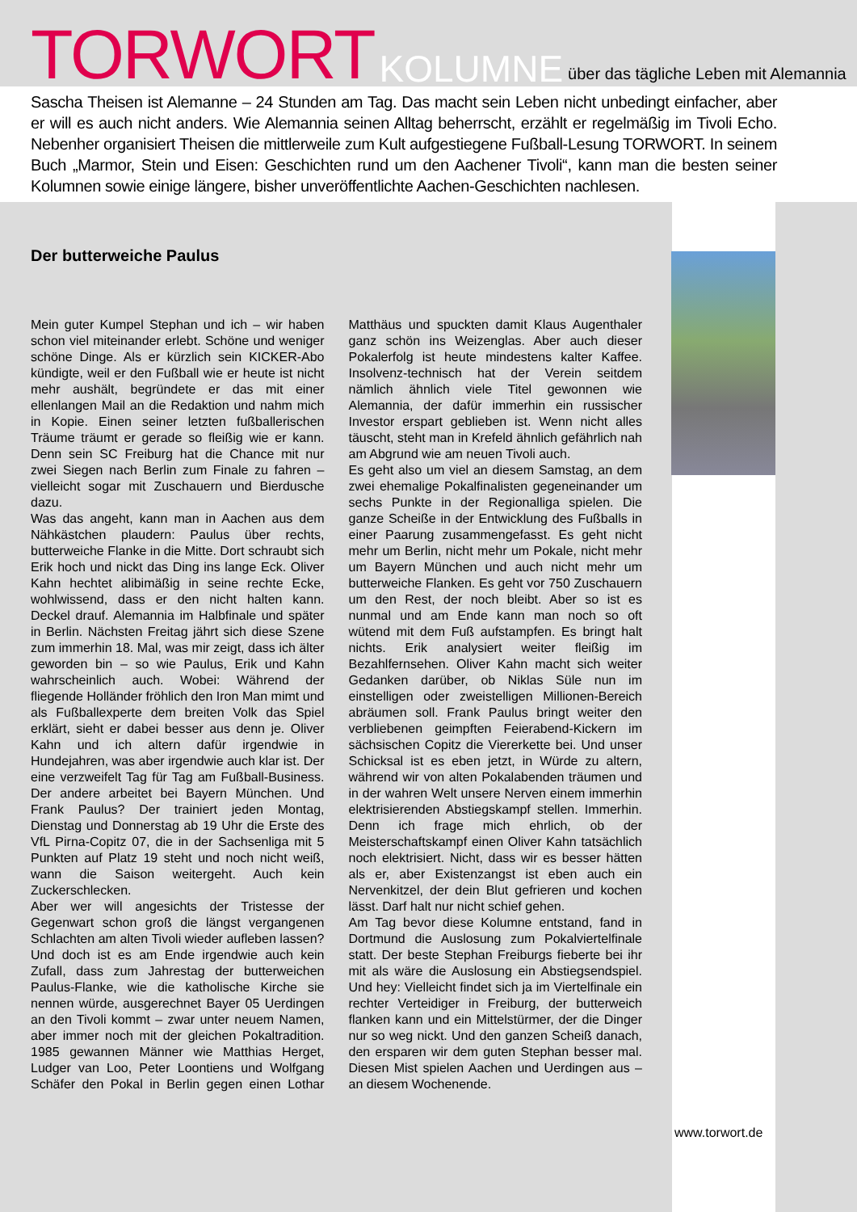TORWORT KOLUMNE über das tägliche Leben mit Alemannia
Sascha Theisen ist Alemanne – 24 Stunden am Tag. Das macht sein Leben nicht unbedingt einfacher, aber er will es auch nicht anders. Wie Alemannia seinen Alltag beherrscht, erzählt er regelmäßig im Tivoli Echo. Nebenher organisiert Theisen die mittlerweile zum Kult aufgestiegene Fußball-Lesung TORWORT. In seinem Buch „Marmor, Stein und Eisen: Geschichten rund um den Aachener Tivoli“, kann man die besten seiner Kolumnen sowie einige längere, bisher unveröffentlichte Aachen-Geschichten nachlesen.
Der butterweiche Paulus
Mein guter Kumpel Stephan und ich – wir haben schon viel miteinander erlebt. Schöne und weniger schöne Dinge. Als er kürzlich sein KICKER-Abo kündigte, weil er den Fußball wie er heute ist nicht mehr aushält, begründete er das mit einer ellenlangen Mail an die Redaktion und nahm mich in Kopie. Einen seiner letzten fußballerischen Träume träumt er gerade so fleißig wie er kann. Denn sein SC Freiburg hat die Chance mit nur zwei Siegen nach Berlin zum Finale zu fahren – vielleicht sogar mit Zuschauern und Bierdusche dazu.
Was das angeht, kann man in Aachen aus dem Nähkästchen plaudern: Paulus über rechts, butterweiche Flanke in die Mitte. Dort schraubt sich Erik hoch und nickt das Ding ins lange Eck. Oliver Kahn hechtet alibimäßig in seine rechte Ecke, wohlwissend, dass er den nicht halten kann. Deckel drauf. Alemannia im Halbfinale und später in Berlin. Nächsten Freitag jährt sich diese Szene zum immerhin 18. Mal, was mir zeigt, dass ich älter geworden bin – so wie Paulus, Erik und Kahn wahrscheinlich auch. Wobei: Während der fliegende Holländer fröhlich den Iron Man mimt und als Fußballexperte dem breiten Volk das Spiel erklärt, sieht er dabei besser aus denn je. Oliver Kahn und ich altern dafür irgendwie in Hundejahren, was aber irgendwie auch klar ist. Der eine verzweifelt Tag für Tag am Fußball-Business. Der andere arbeitet bei Bayern München. Und Frank Paulus? Der trainiert jeden Montag, Dienstag und Donnerstag ab 19 Uhr die Erste des VfL Pirna-Copitz 07, die in der Sachsenliga mit 5 Punkten auf Platz 19 steht und noch nicht weiß, wann die Saison weitergeht. Auch kein Zuckerschlecken.
Aber wer will angesichts der Tristesse der Gegenwart schon groß die längst vergangenen Schlachten am alten Tivoli wieder aufleben lassen? Und doch ist es am Ende irgendwie auch kein Zufall, dass zum Jahrestag der butterweichen Paulus-Flanke, wie die katholische Kirche sie nennen würde, ausgerechnet Bayer 05 Uerdingen an den Tivoli kommt – zwar unter neuem Namen, aber immer noch mit der gleichen Pokaltradition. 1985 gewannen Männer wie Matthias Herget, Ludger van Loo, Peter Loontiens und Wolfgang Schäfer den Pokal in Berlin gegen einen Lothar Matthäus und spuckten damit Klaus Augenthaler ganz schön ins Weizenglas. Aber auch dieser Pokalerfolg ist heute mindestens kalter Kaffee. Insolvenz-technisch hat der Verein seitdem nämlich ähnlich viele Titel gewonnen wie Alemannia, der dafür immerhin ein russischer Investor erspart geblieben ist. Wenn nicht alles täuscht, steht man in Krefeld ähnlich gefährlich nah am Abgrund wie am neuen Tivoli auch.
Es geht also um viel an diesem Samstag, an dem zwei ehemalige Pokalfinalisten gegeneinander um sechs Punkte in der Regionalliga spielen. Die ganze Scheiße in der Entwicklung des Fußballs in einer Paarung zusammengefasst. Es geht nicht mehr um Berlin, nicht mehr um Pokale, nicht mehr um Bayern München und auch nicht mehr um butterweiche Flanken. Es geht vor 750 Zuschauern um den Rest, der noch bleibt. Aber so ist es nunmal und am Ende kann man noch so oft wütend mit dem Fuß aufstampfen. Es bringt halt nichts. Erik analysiert weiter fleißig im Bezahlfernsehen. Oliver Kahn macht sich weiter Gedanken darüber, ob Niklas Süle nun im einstelligen oder zweistelligen Millionen-Bereich abräumen soll. Frank Paulus bringt weiter den verbliebenen geimpften Feierabend-Kickern im sächsischen Copitz die Viererkette bei. Und unser Schicksal ist es eben jetzt, in Würde zu altern, während wir von alten Pokalabenden träumen und in der wahren Welt unsere Nerven einem immerhin elektrisierenden Abstiegskampf stellen. Immerhin. Denn ich frage mich ehrlich, ob der Meisterschaftskampf einen Oliver Kahn tatsächlich noch elektrisiert. Nicht, dass wir es besser hätten als er, aber Existenzangst ist eben auch ein Nervenkitzel, der dein Blut gefrieren und kochen lässt. Darf halt nur nicht schief gehen.
Am Tag bevor diese Kolumne entstand, fand in Dortmund die Auslosung zum Pokalviertelfinale statt. Der beste Stephan Freiburgs fieberte bei ihr mit als wäre die Auslosung ein Abstiegsendspiel. Und hey: Vielleicht findet sich ja im Viertelfinale ein rechter Verteidiger in Freiburg, der butterweich flanken kann und ein Mittelstürmer, der die Dinger nur so weg nickt. Und den ganzen Scheiß danach, den ersparen wir dem guten Stephan besser mal. Diesen Mist spielen Aachen und Uerdingen aus – an diesem Wochenende.
www.torwort.de